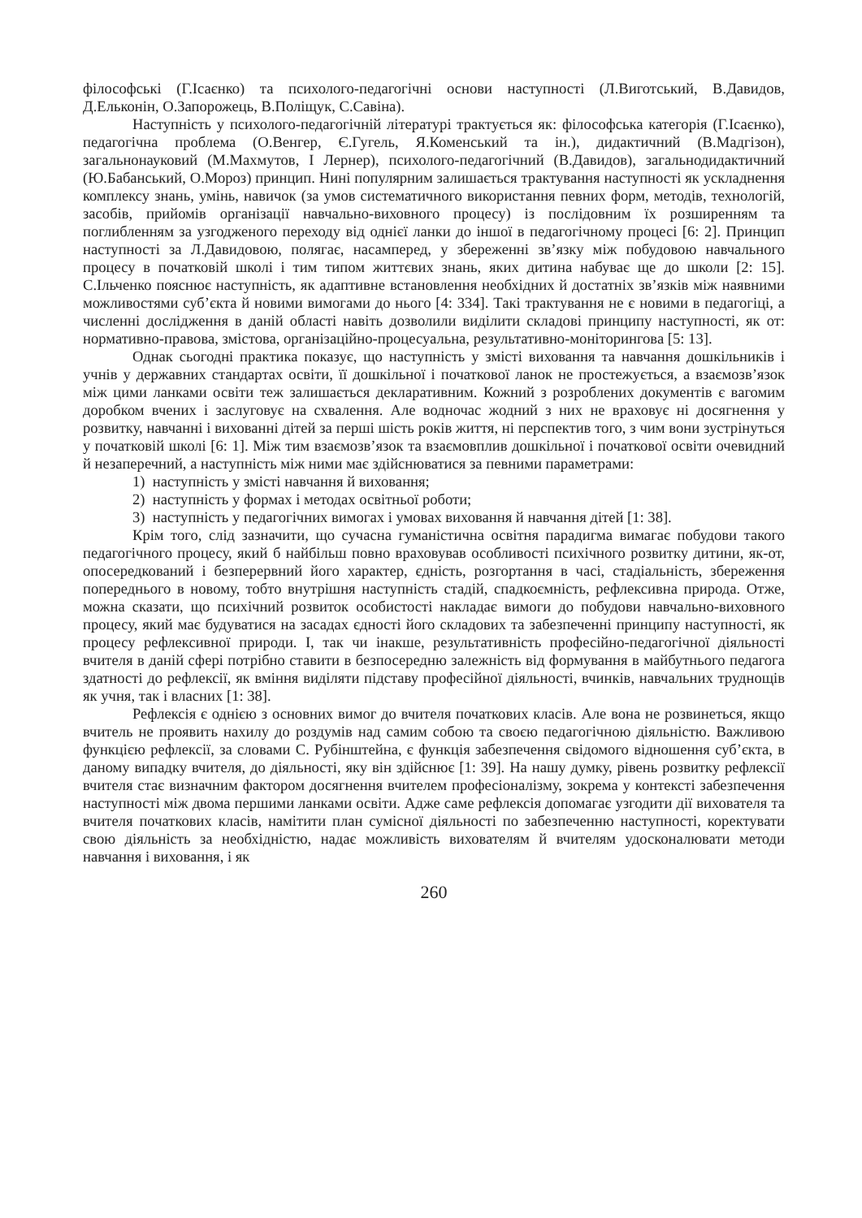філософські (Г.Ісаєнко) та психолого-педагогічні основи наступності (Л.Виготський, В.Давидов, Д.Ельконін, О.Запорожець, В.Поліщук, С.Савіна).
Наступність у психолого-педагогічній літературі трактується як: філософська категорія (Г.Ісаєнко), педагогічна проблема (О.Венгер, Є.Гугель, Я.Коменський та ін.), дидактичний (В.Мадгізон), загальнонауковий (М.Махмутов, І Лернер), психолого-педагогічний (В.Давидов), загальнодидактичний (Ю.Бабанський, О.Мороз) принцип. Нині популярним залишається трактування наступності як ускладнення комплексу знань, умінь, навичок (за умов систематичного використання певних форм, методів, технологій, засобів, прийомів організації навчально-виховного процесу) із послідовним їх розширенням та поглибленням за узгодженого переходу від однієї ланки до іншої в педагогічному процесі [6: 2]. Принцип наступності за Л.Давидовою, полягає, насамперед, у збереженні зв’язку між побудовою навчального процесу в початковій школі і тим типом життєвих знань, яких дитина набуває ще до школи [2: 15]. С.Ільченко пояснює наступність, як адаптивне встановлення необхідних й достатніх зв’язків між наявними можливостями суб’єкта й новими вимогами до нього [4: 334]. Такі трактування не є новими в педагогіці, а численні дослідження в даній області навіть дозволили виділити складові принципу наступності, як от: нормативно-правова, змістова, організаційно-процесуальна, результативно-моніторингова [5: 13].
Однак сьогодні практика показує, що наступність у змісті виховання та навчання дошкільників і учнів у державних стандартах освіти, її дошкільної і початкової ланок не простежується, а взаємозв’язок між цими ланками освіти теж залишається декларативним. Кожний з розроблених документів є вагомим доробком вчених і заслуговує на схвалення. Але водночас жодний з них не враховує ні досягнення у розвитку, навчанні і вихованні дітей за перші шість років життя, ні перспектив того, з чим вони зустрінуться у початковій школі [6: 1]. Між тим взаємозв’язок та взаємовплив дошкільної і початкової освіти очевидний й незаперечний, а наступність між ними має здійснюватися за певними параметрами:
1) наступність у змісті навчання й виховання;
2) наступність у формах і методах освітньої роботи;
3) наступність у педагогічних вимогах і умовах виховання й навчання дітей [1: 38].
Крім того, слід зазначити, що сучасна гуманістична освітня парадигма вимагає побудови такого педагогічного процесу, який б найбільш повно враховував особливості психічного розвитку дитини, як-от, опосередкований і безперервний його характер, єдність, розгортання в часі, стадіальність, збереження попереднього в новому, тобто внутрішня наступність стадій, спадкоємність, рефлексивна природа. Отже, можна сказати, що психічний розвиток особистості накладає вимоги до побудови навчально-виховного процесу, який має будуватися на засадах єдності його складових та забезпеченні принципу наступності, як процесу рефлексивної природи. І, так чи інакше, результативність професійно-педагогічної діяльності вчителя в даній сфері потрібно ставити в безпосередню залежність від формування в майбутнього педагога здатності до рефлексії, як вміння виділяти підставу професійної діяльності, вчинків, навчальних труднощів як учня, так і власних [1: 38].
Рефлексія є однією з основних вимог до вчителя початкових класів. Але вона не розвинеться, якщо вчитель не проявить нахилу до роздумів над самим собою та своєю педагогічною діяльністю. Важливою функцією рефлексії, за словами С. Рубінштейна, є функція забезпечення свідомого відношення суб’єкта, в даному випадку вчителя, до діяльності, яку він здійснює [1: 39]. На нашу думку, рівень розвитку рефлексії вчителя стає визначним фактором досягнення вчителем професіоналізму, зокрема у контексті забезпечення наступності між двома першими ланками освіти. Адже саме рефлексія допомагає узгодити дії вихователя та вчителя початкових класів, намітити план сумісної діяльності по забезпеченню наступності, коректувати свою діяльність за необхідністю, надає можливість вихователям й вчителям удосконалювати методи навчання і виховання, і як
260